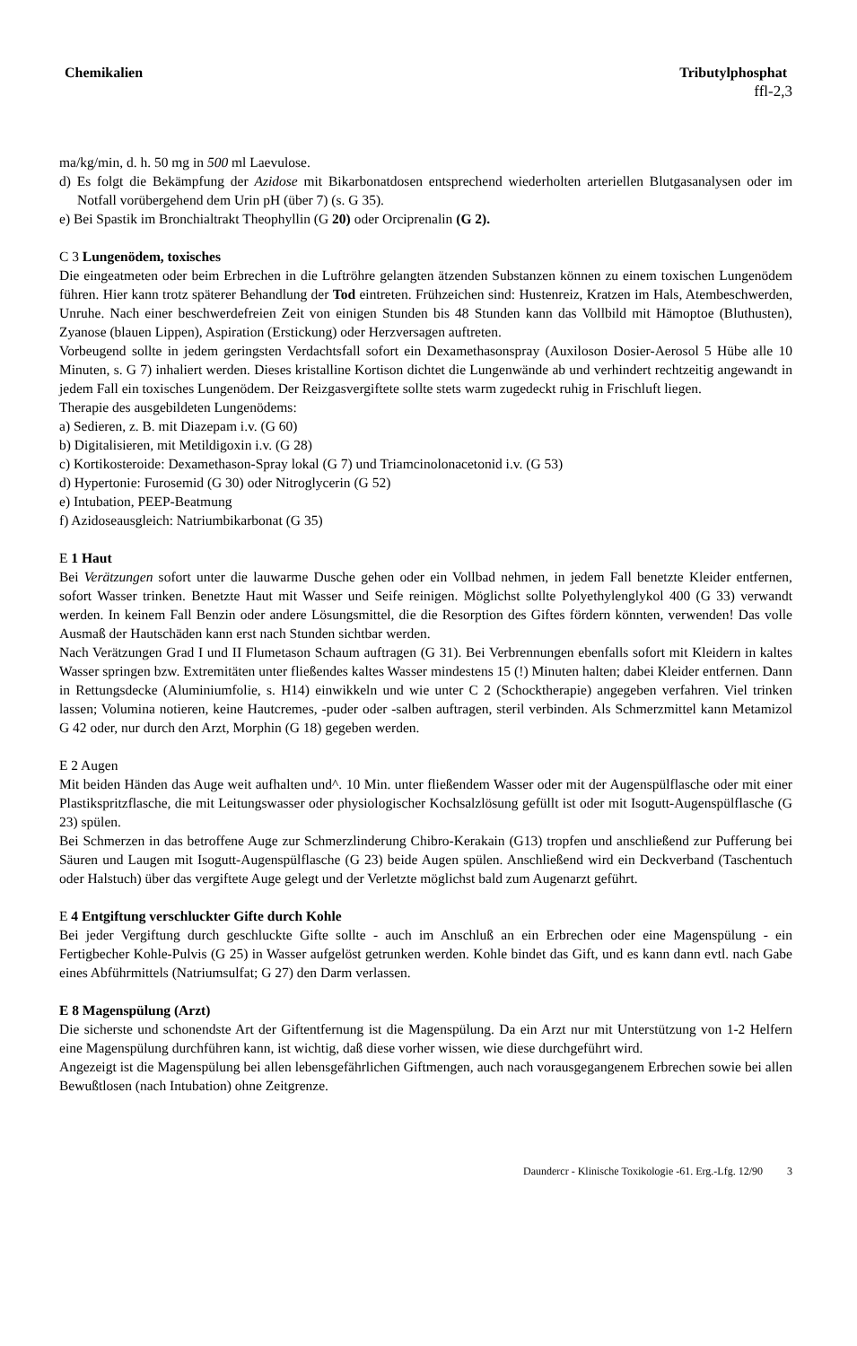Chemikalien Tributylphosphat
ffl-2,3
ma/kg/min, d. h. 50 mg in 500 ml Laevulose.
d) Es folgt die Bekämpfung der Azidose mit Bikarbonatdosen entsprechend wiederholten arteriellen Blut­gasanalysen oder im Notfall vorübergehend dem Urin pH (über 7) (s. G 35).
e) Bei Spastik im Bronchialtrakt Theophyllin (G 20) oder Orciprenalin (G 2).
C 3 Lungenödem, toxisches
Die eingeatmeten oder beim Erbrechen in die Luftröhre gelangten ätzenden Substanzen können zu einem toxischen Lungenödem führen. Hier kann trotz späterer Behandlung der Tod eintreten. Frühzeichen sind: Hustenreiz, Kratzen im Hals, Atembeschwerden, Unruhe. Nach einer beschwerdefreien Zeit von einigen Stunden bis 48 Stunden kann das Vollbild mit Hämoptoe (Bluthusten), Zyanose (blauen Lippen), Aspira­tion (Erstickung) oder Herzversagen auftreten.
Vorbeugend sollte in jedem geringsten Verdachtsfall sofort ein Dexamethasonspray (Auxiloson Dosier-Aerosol 5 Hübe alle 10 Minuten, s. G 7) inhaliert werden. Dieses kristalline Kortison dichtet die Lungen­wände ab und verhindert rechtzeitig angewandt in jedem Fall ein toxisches Lungenödem. Der Reizgasver­giftete sollte stets warm zugedeckt ruhig in Frischluft liegen.
Therapie des ausgebildeten Lungenödems:
a) Sedieren, z. B. mit Diazepam i.v. (G 60)
b) Digitalisieren, mit Metildigoxin i.v. (G 28)
c) Kortikosteroide: Dexamethason-Spray lokal (G 7) und Triamcinolonacetonid i.v. (G 53)
d) Hypertonie: Furosemid (G 30) oder Nitroglycerin (G 52)
e) Intubation, PEEP-Beatmung
f) Azidoseausgleich: Natriumbikarbonat (G 35)
E 1 Haut
Bei Verätzungen sofort unter die lauwarme Dusche gehen oder ein Vollbad nehmen, in jedem Fall benetzte Kleider entfernen, sofort Wasser trinken. Benetzte Haut mit Wasser und Seife reinigen. Möglichst sollte Polyethylenglykol 400 (G 33) verwandt werden. In keinem Fall Benzin oder andere Lösungsmittel, die die Resorption des Giftes fördern könnten, verwenden! Das volle Ausmaß der Hautschäden kann erst nach Stunden sichtbar werden.
Nach Verätzungen Grad I und II Flumetason Schaum auftragen (G 31). Bei Verbrennungen ebenfalls so­fort mit Kleidern in kaltes Wasser springen bzw. Extremitäten unter fließendes kaltes Wasser mindestens 15 (!) Minuten halten; dabei Kleider entfernen. Dann in Rettungsdecke (Aluminiumfolie, s. H14) einwik­keln und wie unter C 2 (Schocktherapie) angegeben verfahren. Viel trinken lassen; Volumina notieren, kei­ne Hautcremes, -puder oder -salben auftragen, steril verbinden. Als Schmerzmittel kann Metamizol G 42 oder, nur durch den Arzt, Morphin (G 18) gegeben werden.
E 2 Augen
Mit beiden Händen das Auge weit aufhalten und^. 10 Min. unter fließendem Wasser oder mit der Augen­spülflasche oder mit einer Plastikspritzflasche, die mit Leitungswasser oder physiologischer Kochsalz­lösung gefüllt ist oder mit Isogutt-Augenspülflasche (G 23) spülen.
Bei Schmerzen in das betroffene Auge zur Schmerzlinderung Chibro-Kerakain (G13) tropfen und anschlie­ßend zur Pufferung bei Säuren und Laugen mit Isogutt-Augenspülflasche (G 23) beide Augen spülen. An­schließend wird ein Deckverband (Taschentuch oder Halstuch) über das vergiftete Auge gelegt und der Verletzte möglichst bald zum Augenarzt geführt.
E 4 Entgiftung verschluckter Gifte durch Kohle
Bei jeder Vergiftung durch geschluckte Gifte sollte - auch im Anschluß an ein Erbrechen oder eine Magen­spülung - ein Fertigbecher Kohle-Pulvis (G 25) in Wasser aufgelöst getrunken werden. Kohle bindet das Gift, und es kann dann evtl. nach Gabe eines Abführmittels (Natriumsulfat; G 27) den Darm verlassen.
E 8 Magenspülung (Arzt)
Die sicherste und schonendste Art der Giftentfernung ist die Magenspülung. Da ein Arzt nur mit Unterstüt­zung von 1-2 Helfern eine Magenspülung durchführen kann, ist wichtig, daß diese vorher wissen, wie die­se durchgeführt wird.
Angezeigt ist die Magenspülung bei allen lebensgefährlichen Giftmengen, auch nach vorausgegangenem Erbrechen sowie bei allen Bewußtlosen (nach Intubation) ohne Zeitgrenze.
Daundercr - Klinische Toxikologie -61. Erg.-Lfg. 12/90 3